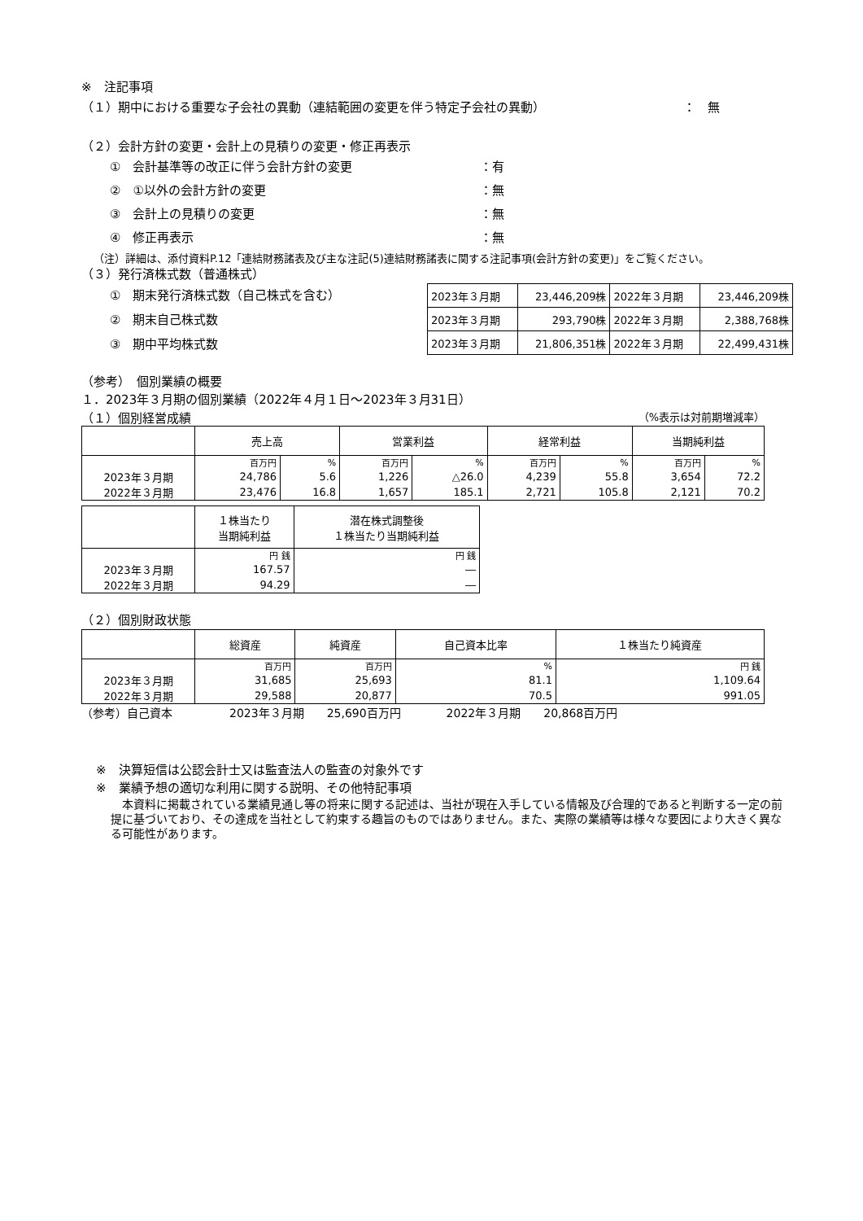※　注記事項
（１）期中における重要な子会社の異動（連結範囲の変更を伴う特定子会社の異動） ：　無
（２）会計方針の変更・会計上の見積りの変更・修正再表示
①　会計基準等の改正に伴う会計方針の変更 ：有
②　①以外の会計方針の変更 ：無
③　会計上の見積りの変更 ：無
④　修正再表示 ：無
（注）詳細は、添付資料P.12「連結財務諸表及び主な注記(5)連結財務諸表に関する注記事項(会計方針の変更)」をご覧ください。
（３）発行済株式数（普通株式）
①　期末発行済株式数（自己株式を含む）
②　期末自己株式数
③　期中平均株式数
| 2023年３月期 | 23,446,209株 | 2022年３月期 | 23,446,209株 |
| 2023年３月期 | 293,790株 | 2022年３月期 | 2,388,768株 |
| 2023年３月期 | 21,806,351株 | 2022年３月期 | 22,499,431株 |
（参考）　個別業績の概要
１．2023年３月期の個別業績（2022年４月１日～2023年３月31日）
（１）個別経営成績 （%表示は対前期増減率）
| | 売上高 | | 営業利益 | | 経常利益 | | 当期純利益 | |
| --- | --- | --- | --- | --- | --- | --- | --- | --- |
| | 百万円 | % | 百万円 | % | 百万円 | % | 百万円 | % |
| 2023年３月期 | 24,786 | 5.6 | 1,226 | △26.0 | 4,239 | 55.8 | 3,654 | 72.2 |
| 2022年３月期 | 23,476 | 16.8 | 1,657 | 185.1 | 2,721 | 105.8 | 2,121 | 70.2 |
| | １株当たり 当期純利益 | 潜在株式調整後 １株当たり当期純利益 |
| --- | --- | --- |
| | 円 銭 | 円 銭 |
| 2023年３月期 | 167.57 | ― |
| 2022年３月期 | 94.29 | ― |
（２）個別財政状態
| | 総資産 | 純資産 | 自己資本比率 | １株当たり純資産 |
| --- | --- | --- | --- | --- |
| | 百万円 | 百万円 | % | 円 銭 |
| 2023年３月期 | 31,685 | 25,693 | 81.1 | 1,109.64 |
| 2022年３月期 | 29,588 | 20,877 | 70.5 | 991.05 |
（参考）自己資本　　　　　2023年３月期　　25,690百万円　　　　2022年３月期　　20,868百万円
※　決算短信は公認会計士又は監査法人の監査の対象外です
※　業績予想の適切な利用に関する説明、その他特記事項
　本資料に掲載されている業績見通し等の将来に関する記述は、当社が現在入手している情報及び合理的であると判断する一定の前提に基づいており、その達成を当社として約束する趣旨のものではありません。また、実際の業績等は様々な要因により大きく異なる可能性があります。